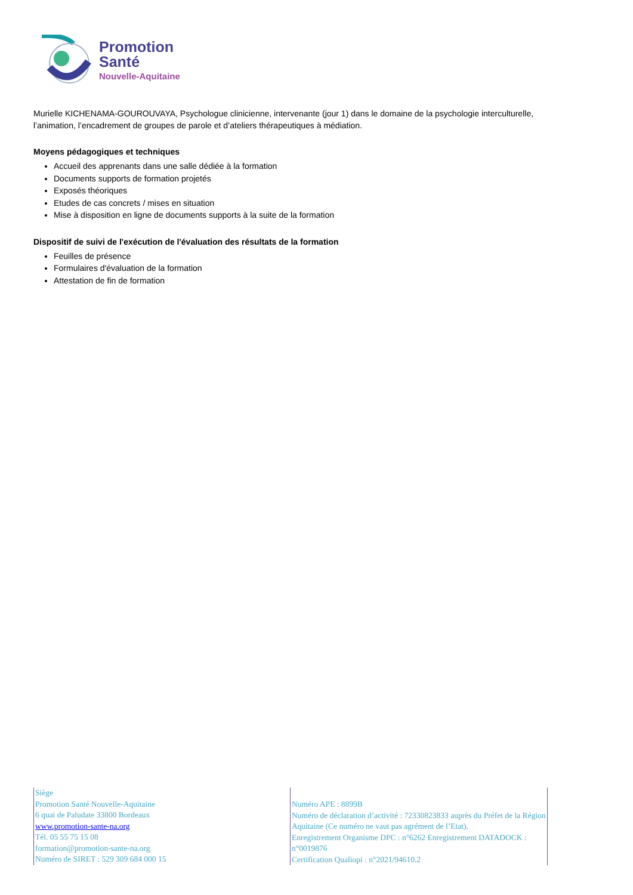Promotion
Santé
Nouvelle-Aquitaine
Murielle KICHENAMA-GOUROUVAYA, Psychologue clinicienne, intervenante (jour 1) dans le domaine de la psychologie interculturelle, l’animation, l’encadrement de groupes de parole et d’ateliers thérapeutiques à médiation.
Moyens pédagogiques et techniques
Accueil des apprenants dans une salle dédiée à la formation
Documents supports de formation projetés
Exposés théoriques
Etudes de cas concrets / mises en situation
Mise à disposition en ligne de documents supports à la suite de la formation
Dispositif de suivi de l'exécution de l'évaluation des résultats de la formation
Feuilles de présence
Formulaires d'évaluation de la formation
Attestation de fin de formation
Siège
Promotion Santé Nouvelle-Aquitaine
6 quai de Paludate 33800 Bordeaux
www.promotion-sante-na.org
Tél. 05 55 75 15 08
formation@promotion-sante-na.org
Numéro de SIRET : 529 309 684 000 15
Numéro APE : 8899B
Numéro de déclaration d’activité : 72330823833 auprès du Préfet de la Région Aquitaine (Ce numéro ne vaut pas agrément de l’Etat).
Enregistrement Organisme DPC : n°6262 Enregistrement DATADOCK : n°0019876
Certification Qualiopi : n°2021/94610.2